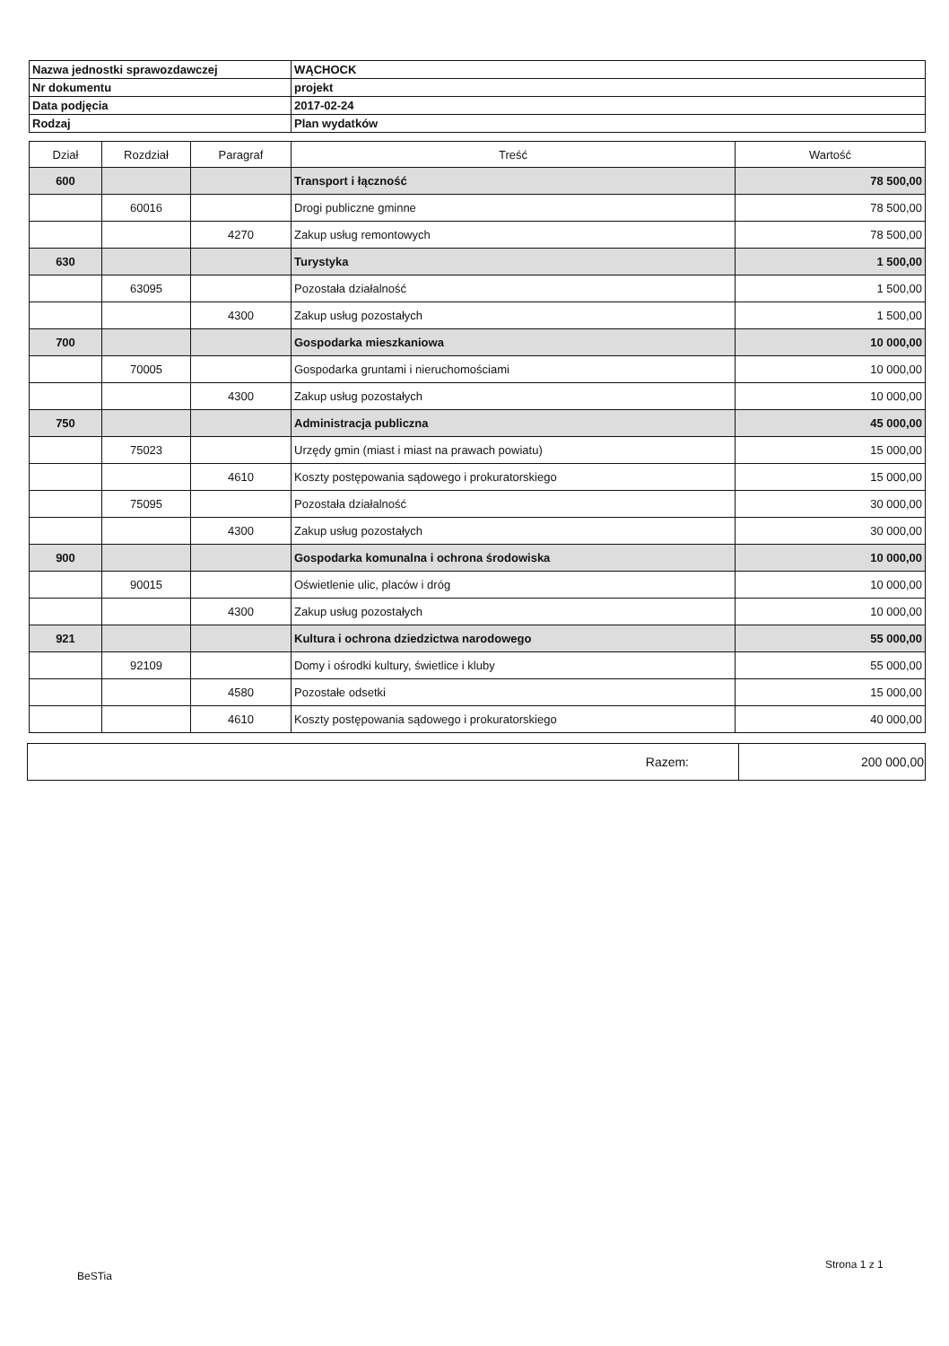| Nazwa jednostki sprawozdawczej | WĄCHOCK |
| Nr dokumentu | projekt |
| Data podjęcia | 2017-02-24 |
| Rodzaj | Plan wydatków |
| Dział | Rozdział | Paragraf | Treść | Wartość |
| --- | --- | --- | --- | --- |
| 600 | | | Transport i łączność | 78 500,00 |
| | 60016 | | Drogi publiczne gminne | 78 500,00 |
| | | 4270 | Zakup usług remontowych | 78 500,00 |
| 630 | | | Turystyka | 1 500,00 |
| | 63095 | | Pozostała działalność | 1 500,00 |
| | | 4300 | Zakup usług pozostałych | 1 500,00 |
| 700 | | | Gospodarka mieszkaniowa | 10 000,00 |
| | 70005 | | Gospodarka gruntami i nieruchomościami | 10 000,00 |
| | | 4300 | Zakup usług pozostałych | 10 000,00 |
| 750 | | | Administracja publiczna | 45 000,00 |
| | 75023 | | Urzędy gmin (miast i miast na prawach powiatu) | 15 000,00 |
| | | 4610 | Koszty postępowania sądowego i prokuratorskiego | 15 000,00 |
| | 75095 | | Pozostała działalność | 30 000,00 |
| | | 4300 | Zakup usług pozostałych | 30 000,00 |
| 900 | | | Gospodarka komunalna i ochrona środowiska | 10 000,00 |
| | 90015 | | Oświetlenie ulic, placów i dróg | 10 000,00 |
| | | 4300 | Zakup usług pozostałych | 10 000,00 |
| 921 | | | Kultura i ochrona dziedzictwa narodowego | 55 000,00 |
| | 92109 | | Domy i ośrodki kultury, świetlice i kluby | 55 000,00 |
| | | 4580 | Pozostałe odsetki | 15 000,00 |
| | | 4610 | Koszty postępowania sądowego i prokuratorskiego | 40 000,00 |
| Razem: | 200 000,00 |
Strona 1 z 1
BeSTia